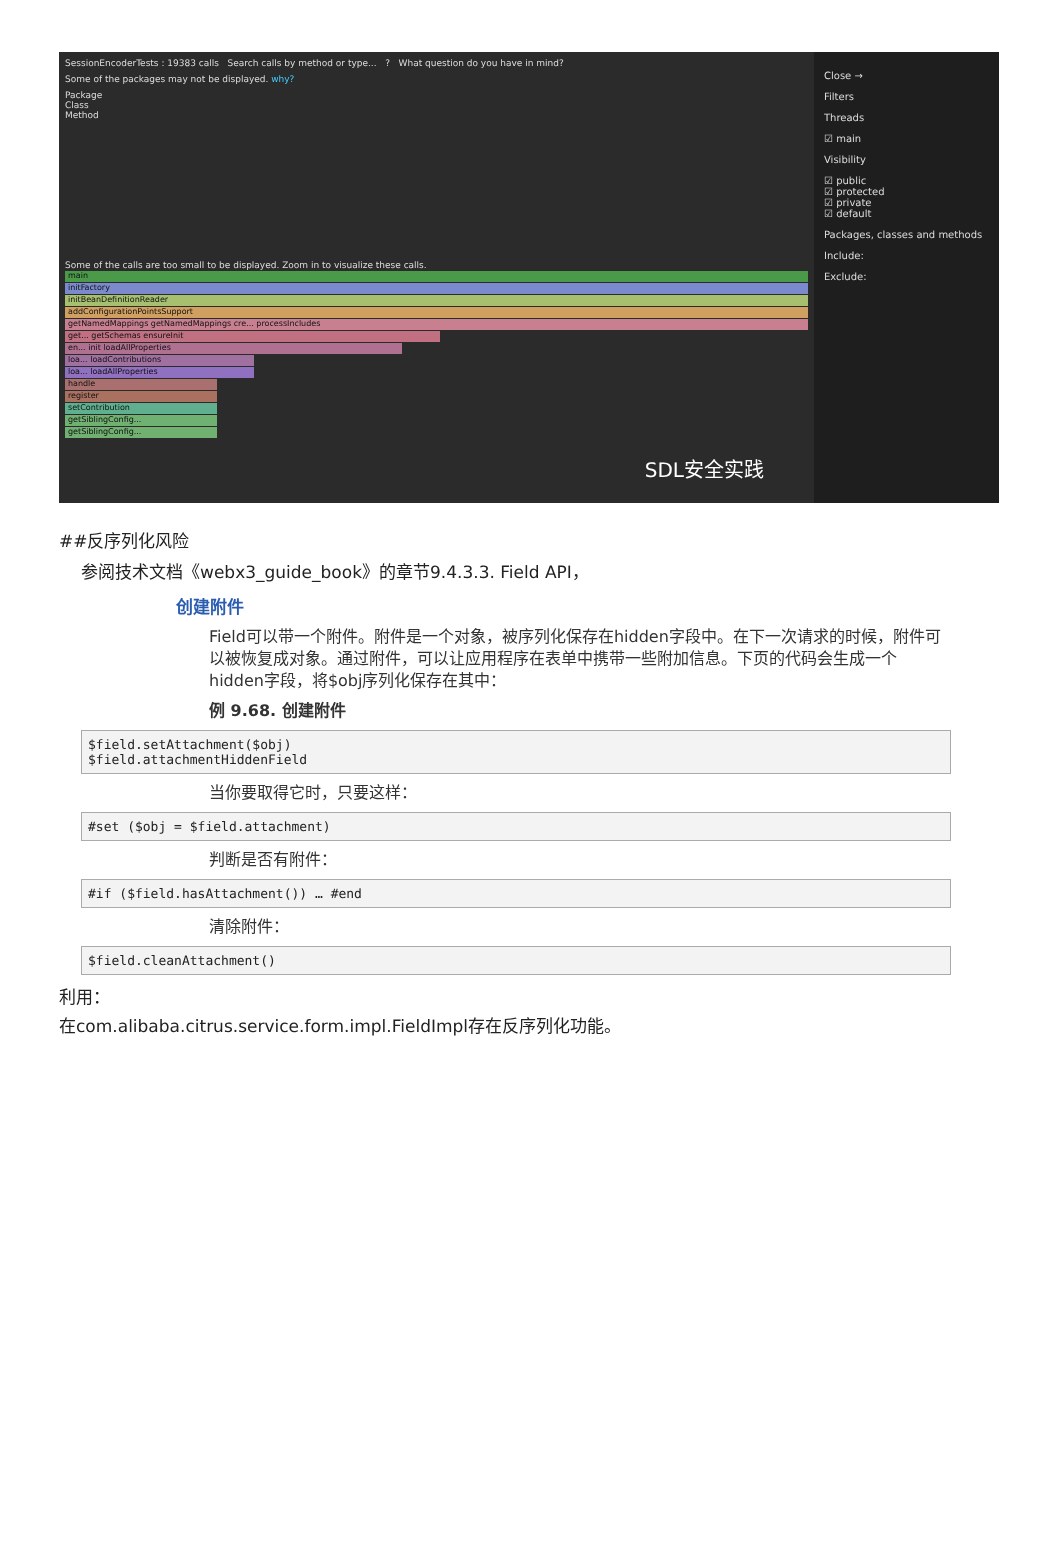SessionEncoderTests : 19383 calls Search calls by method or type... ? What question do you have in mind?
Some of the packages may not be displayed. why?
Package
Class
Method
Some of the calls are too small to be displayed. Zoom in to visualize these calls.
main
initFactory
initBeanDefinitionReader
addConfigurationPointsSupport
getNamedMappings getNamedMappings cre... processIncludes
get... getSchemas ensureInit
en... init loadAllProperties
loa... loadContributions
loa... loadAllProperties
handle
register
setContribution
getSiblingConfig...
getSiblingConfig...
SDL安全实践
Close →
Filters
Threads
☑ main
Visibility
☑ public
☑ protected
☑ private
☑ default
Packages, classes and methods
Include:
Exclude:
##反序列化风险
参阅技术文档《webx3_guide_book》的章节9.4.3.3. Field API，
创建附件
Field可以带一个附件。附件是一个对象，被序列化保存在hidden字段中。在下一次请求的时候，附件可以被恢复成对象。通过附件，可以让应用程序在表单中携带一些附加信息。下页的代码会生成一个hidden字段，将$obj序列化保存在其中：
例 9.68. 创建附件
$field.setAttachment($obj)
$field.attachmentHiddenField
当你要取得它时，只要这样：
#set ($obj = $field.attachment)
判断是否有附件：
#if ($field.hasAttachment()) … #end
清除附件：
$field.cleanAttachment()
利用：
在com.alibaba.citrus.service.form.impl.FieldImpl存在反序列化功能。